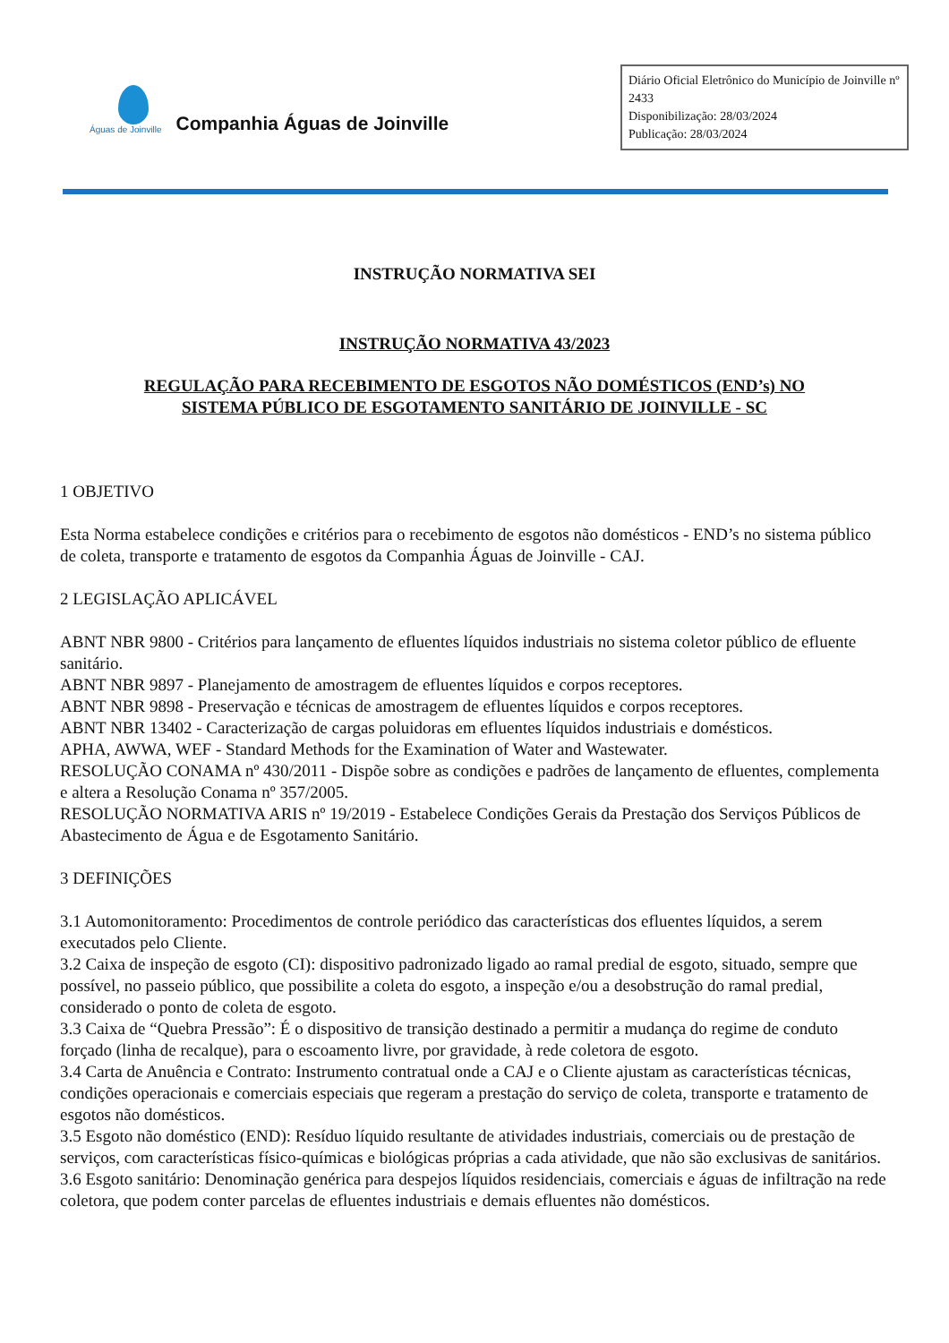Águas de Joinville
Companhia Águas de Joinville
Diário Oficial Eletrônico do Município de Joinville nº 2433
Disponibilização: 28/03/2024
Publicação: 28/03/2024
INSTRUÇÃO NORMATIVA SEI
INSTRUÇÃO NORMATIVA 43/2023
REGULAÇÃO PARA RECEBIMENTO DE ESGOTOS NÃO DOMÉSTICOS (END’s) NO
SISTEMA PÚBLICO DE ESGOTAMENTO SANITÁRIO DE JOINVILLE - SC
1 OBJETIVO
Esta Norma estabelece condições e critérios para o recebimento de esgotos não domésticos - END’s no sistema público de coleta, transporte e tratamento de esgotos da Companhia Águas de Joinville - CAJ.
2 LEGISLAÇÃO APLICÁVEL
ABNT NBR 9800 - Critérios para lançamento de efluentes líquidos industriais no sistema coletor público de efluente sanitário.
ABNT NBR 9897 - Planejamento de amostragem de efluentes líquidos e corpos receptores.
ABNT NBR 9898 - Preservação e técnicas de amostragem de efluentes líquidos e corpos receptores.
ABNT NBR 13402 - Caracterização de cargas poluidoras em efluentes líquidos industriais e domésticos.
APHA, AWWA, WEF - Standard Methods for the Examination of Water and Wastewater.
RESOLUÇÃO CONAMA nº 430/2011 - Dispõe sobre as condições e padrões de lançamento de efluentes, complementa e altera a Resolução Conama nº 357/2005.
RESOLUÇÃO NORMATIVA ARIS nº 19/2019 - Estabelece Condições Gerais da Prestação dos Serviços Públicos de Abastecimento de Água e de Esgotamento Sanitário.
3 DEFINIÇÕES
3.1 Automonitoramento: Procedimentos de controle periódico das características dos efluentes líquidos, a serem executados pelo Cliente.
3.2 Caixa de inspeção de esgoto (CI): dispositivo padronizado ligado ao ramal predial de esgoto, situado, sempre que possível, no passeio público, que possibilite a coleta do esgoto, a inspeção e/ou a desobstrução do ramal predial, considerado o ponto de coleta de esgoto.
3.3 Caixa de “Quebra Pressão”: É o dispositivo de transição destinado a permitir a mudança do regime de conduto forçado (linha de recalque), para o escoamento livre, por gravidade, à rede coletora de esgoto.
3.4 Carta de Anuência e Contrato: Instrumento contratual onde a CAJ e o Cliente ajustam as características técnicas, condições operacionais e comerciais especiais que regeram a prestação do serviço de coleta, transporte e tratamento de esgotos não domésticos.
3.5 Esgoto não doméstico (END): Resíduo líquido resultante de atividades industriais, comerciais ou de prestação de serviços, com características físico-químicas e biológicas próprias a cada atividade, que não são exclusivas de sanitários.
3.6 Esgoto sanitário: Denominação genérica para despejos líquidos residenciais, comerciais e águas de infiltração na rede coletora, que podem conter parcelas de efluentes industriais e demais efluentes não domésticos.